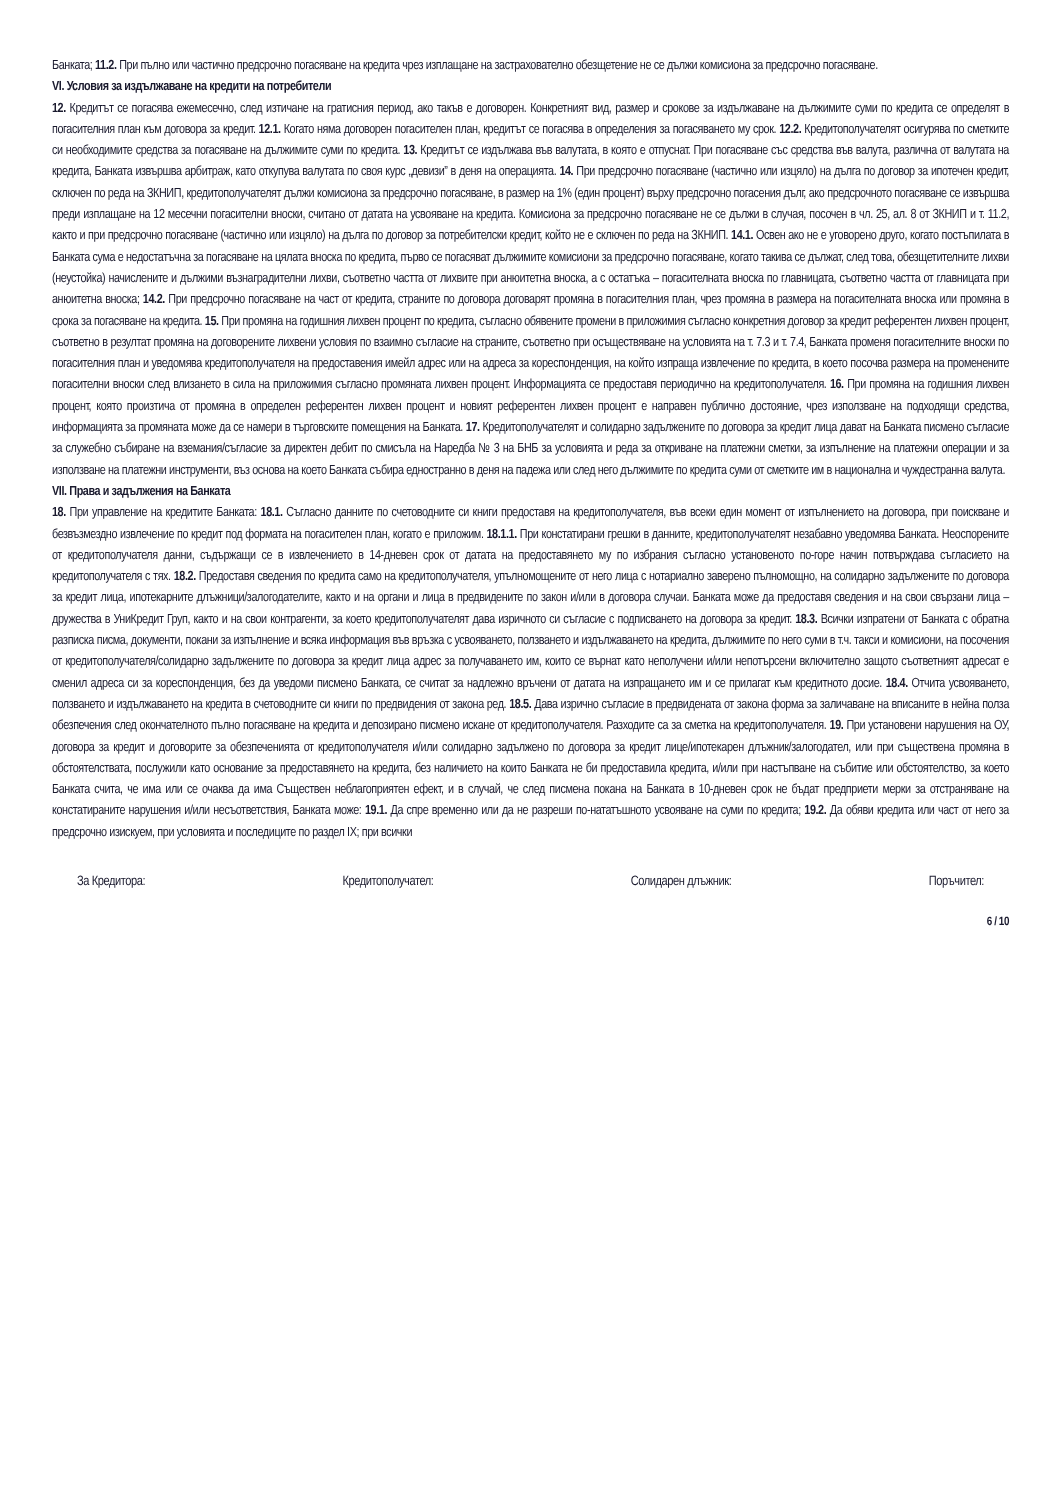Банката; 11.2. При пълно или частично предсрочно погасяване на кредита чрез изплащане на застрахователно обезщетение не се дължи комисиона за предсрочно погасяване.
VI. Условия за издължаване на кредити на потребители
12. Кредитът се погасява ежемесечно, след изтичане на гратисния период, ако такъв е договорен. Конкретният вид, размер и срокове за издължаване на дължимите суми по кредита се определят в погасителния план към договора за кредит. 12.1. Когато няма договорен погасителен план, кредитът се погасява в определения за погасяването му срок. 12.2. Кредитополучателят осигурява по сметките си необходимите средства за погасяване на дължимите суми по кредита. 13. Кредитът се издължава във валутата, в която е отпуснат. При погасяване със средства във валута, различна от валутата на кредита, Банката извършва арбитраж, като откупува валутата по своя курс „девизи” в деня на операцията. 14. При предсрочно погасяване (частично или изцяло) на дълга по договор за ипотечен кредит, сключен по реда на ЗКНИП, кредитополучателят дължи комисиона за предсрочно погасяване, в размер на 1% (един процент) върху предсрочно погасения дълг, ако предсрочното погасяване се извършва преди изплащане на 12 месечни погасителни вноски, считано от датата на усвояване на кредита. Комисиона за предсрочно погасяване не се дължи в случая, посочен в чл. 25, ал. 8 от ЗКНИП и т. 11.2, както и при предсрочно погасяване (частично или изцяло) на дълга по договор за потребителски кредит, който не е сключен по реда на ЗКНИП. 14.1. Освен ако не е уговорено друго, когато постъпилата в Банката сума е недостатъчна за погасяване на цялата вноска по кредита, първо се погасяват дължимите комисиони за предсрочно погасяване, когато такива се дължат, след това, обезщетителните лихви (неустойка) начислените и дължими възнаградителни лихви, съответно частта от лихвите при анюитетна вноска, а с остатъка – погасителната вноска по главницата, съответно частта от главницата при анюитетна вноска; 14.2. При предсрочно погасяване на част от кредита, страните по договора договарят промяна в погасителния план, чрез промяна в размера на погасителната вноска или промяна в срока за погасяване на кредита. 15. При промяна на годишния лихвен процент по кредита, съгласно обявените промени в приложимия съгласно конкретния договор за кредит референтен лихвен процент, съответно в резултат промяна на договорените лихвени условия по взаимно съгласие на страните, съответно при осъществяване на условията на т. 7.3 и т. 7.4, Банката променя погасителните вноски по погасителния план и уведомява кредитополучателя на предоставения имейл адрес или на адреса за кореспонденция, на който изпраща извлечение по кредита, в което посочва размера на променените погасителни вноски след влизането в сила на приложимия съгласно промяната лихвен процент. Информацията се предоставя периодично на кредитополучателя. 16. При промяна на годишния лихвен процент, която произтича от промяна в определен референтен лихвен процент и новият референтен лихвен процент е направен публично достояние, чрез използване на подходящи средства, информацията за промяната може да се намери в търговските помещения на Банката. 17. Кредитополучателят и солидарно задължените по договора за кредит лица дават на Банката писмено съгласие за служебно събиране на вземания/съгласие за директен дебит по смисъла на Наредба № 3 на БНБ за условията и реда за откриване на платежни сметки, за изпълнение на платежни операции и за използване на платежни инструменти, въз основа на което Банката събира едностранно в деня на падежа или след него дължимите по кредита суми от сметките им в национална и чуждестранна валута.
VII. Права и задължения на Банката
18. При управление на кредитите Банката: 18.1. Съгласно данните по счетоводните си книги предоставя на кредитополучателя, във всеки един момент от изпълнението на договора, при поискване и безвъзмездно извлечение по кредит под формата на погасителен план, когато е приложим. 18.1.1. При констатирани грешки в данните, кредитополучателят незабавно уведомява Банката. Неоспорените от кредитополучателя данни, съдържащи се в извлечението в 14-дневен срок от датата на предоставянето му по избрания съгласно установеното по-горе начин потвърждава съгласието на кредитополучателя с тях. 18.2. Предоставя сведения по кредита само на кредитополучателя, упълномощените от него лица с нотариално заверено пълномощно, на солидарно задължените по договора за кредит лица, ипотекарните длъжници/залогодателите, както и на органи и лица в предвидените по закон и/или в договора случаи. Банката може да предоставя сведения и на свои свързани лица – дружества в УниКредит Груп, както и на свои контрагенти, за което кредитополучателят дава изричното си съгласие с подписването на договора за кредит. 18.3. Всички изпратени от Банката с обратна разписка писма, документи, покани за изпълнение и всяка информация във връзка с усвояването, ползването и издължаването на кредита, дължимите по него суми в т.ч. такси и комисиони, на посочения от кредитополучателя/солидарно задължените по договора за кредит лица адрес за получаването им, които се върнат като неполучени и/или непотърсени включително защото съответният адресат е сменил адреса си за кореспонденция, без да уведоми писмено Банката, се считат за надлежно връчени от датата на изпращането им и се прилагат към кредитното досие. 18.4. Отчита усвояването, ползването и издължаването на кредита в счетоводните си книги по предвидения от закона ред. 18.5. Дава изрично съгласие в предвидената от закона форма за заличаване на вписаните в нейна полза обезпечения след окончателното пълно погасяване на кредита и депозирано писмено искане от кредитополучателя. Разходите са за сметка на кредитополучателя. 19. При установени нарушения на ОУ, договора за кредит и договорите за обезпеченията от кредитополучателя и/или солидарно задължено по договора за кредит лице/ипотекарен длъжник/залогодател, или при съществена промяна в обстоятелствата, послужили като основание за предоставянето на кредита, без наличието на които Банката не би предоставила кредита, и/или при настъпване на събитие или обстоятелство, за което Банката счита, че има или се очаква да има Съществен неблагоприятен ефект, и в случай, че след писмена покана на Банката в 10-дневен срок не бъдат предприети мерки за отстраняване на констатираните нарушения и/или несъответствия, Банката може: 19.1. Да спре временно или да не разреши по-нататъшното усвояване на суми по кредита; 19.2. Да обяви кредита или част от него за предсрочно изискуем, при условията и последиците по раздел IX; при всички
За Кредитора: Кредитополучател: Солидарен длъжник: Поръчител:
6 / 10